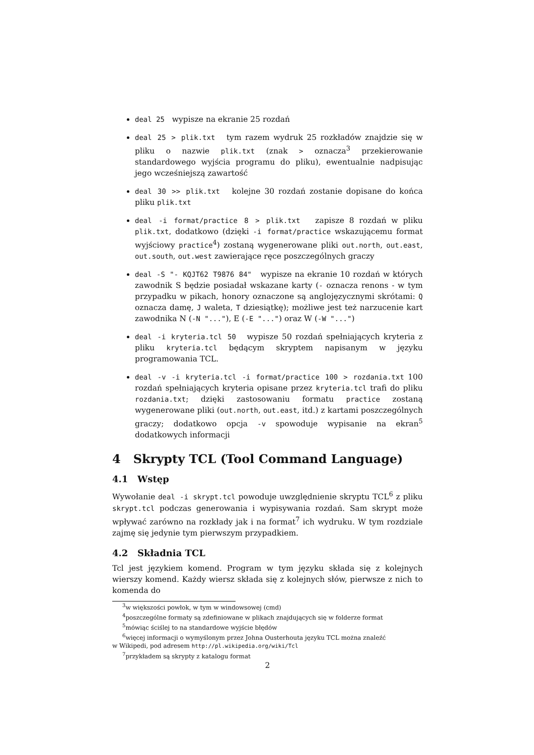deal 25 wypisze na ekranie 25 rozdań
deal 25 > plik.txt tym razem wydruk 25 rozkładów znajdzie się w pliku o nazwie plik.txt (znak > oznacza<sup>3</sup> przekierowanie standardowego wyjścia programu do pliku), ewentualnie nadpisując jego wcześniejszą zawartość
deal 30 >> plik.txt kolejne 30 rozdań zostanie dopisane do końca pliku plik.txt
deal -i format/practice 8 > plik.txt zapisze 8 rozdań w pliku plik.txt, dodatkowo (dzięki -i format/practice wskazującemu format wyjściowy practice<sup>4</sup>) zostaną wygenerowane pliki out.north, out.east, out.south, out.west zawierające ręce poszczególnych graczy
deal -S "- KQJT62 T9876 84" wypisze na ekranie 10 rozdań w których zawodnik S będzie posiadał wskazane karty (- oznacza renons - w tym przypadku w pikach, honory oznaczone są anglojęzycznymi skrótami: Q oznacza damę, J waleta, T dziesiątkę); możliwe jest też narzucenie kart zawodnika N (-N "..."), E (-E "...") oraz W (-W "...")
deal -i kryteria.tcl 50 wypisze 50 rozdań spełniających kryteria z pliku kryteria.tcl będącym skryptem napisanym w języku programowania TCL.
deal -v -i kryteria.tcl -i format/practice 100 > rozdania.txt 100 rozdań spełniających kryteria opisane przez kryteria.tcl trafi do pliku rozdania.txt; dzięki zastosowaniu formatu practice zostaną wygenerowane pliki (out.north, out.east, itd.) z kartami poszczególnych graczy; dodatkowo opcja -v spowoduje wypisanie na ekran<sup>5</sup> dodatkowych informacji
4 Skrypty TCL (Tool Command Language)
4.1 Wstęp
Wywołanie deal -i skrypt.tcl powoduje uwzględnienie skryptu TCL<sup>6</sup> z pliku skrypt.tcl podczas generowania i wypisywania rozdań. Sam skrypt może wpływać zarówno na rozkłady jak i na format<sup>7</sup> ich wydruku. W tym rozdziale zajmę się jedynie tym pierwszym przypadkiem.
4.2 Składnia TCL
Tcl jest językiem komend. Program w tym języku składa się z kolejnych wierszy komend. Każdy wiersz składa się z kolejnych słów, pierwsze z nich to komenda do
<sup>3</sup> w większości powłok, w tym w windowsowej (cmd)
<sup>4</sup> poszczególne formaty są zdefiniowane w plikach znajdujących się w folderze format
<sup>5</sup> mówiąc ściślej to na standardowe wyjście błędów
<sup>6</sup> więcej informacji o wymyślonym przez Johna Ousterhouta języku TCL można znaleźć
w Wikipedi, pod adresem http://pl.wikipedia.org/wiki/Tcl
<sup>7</sup> przykładem są skrypty z katalogu format
2